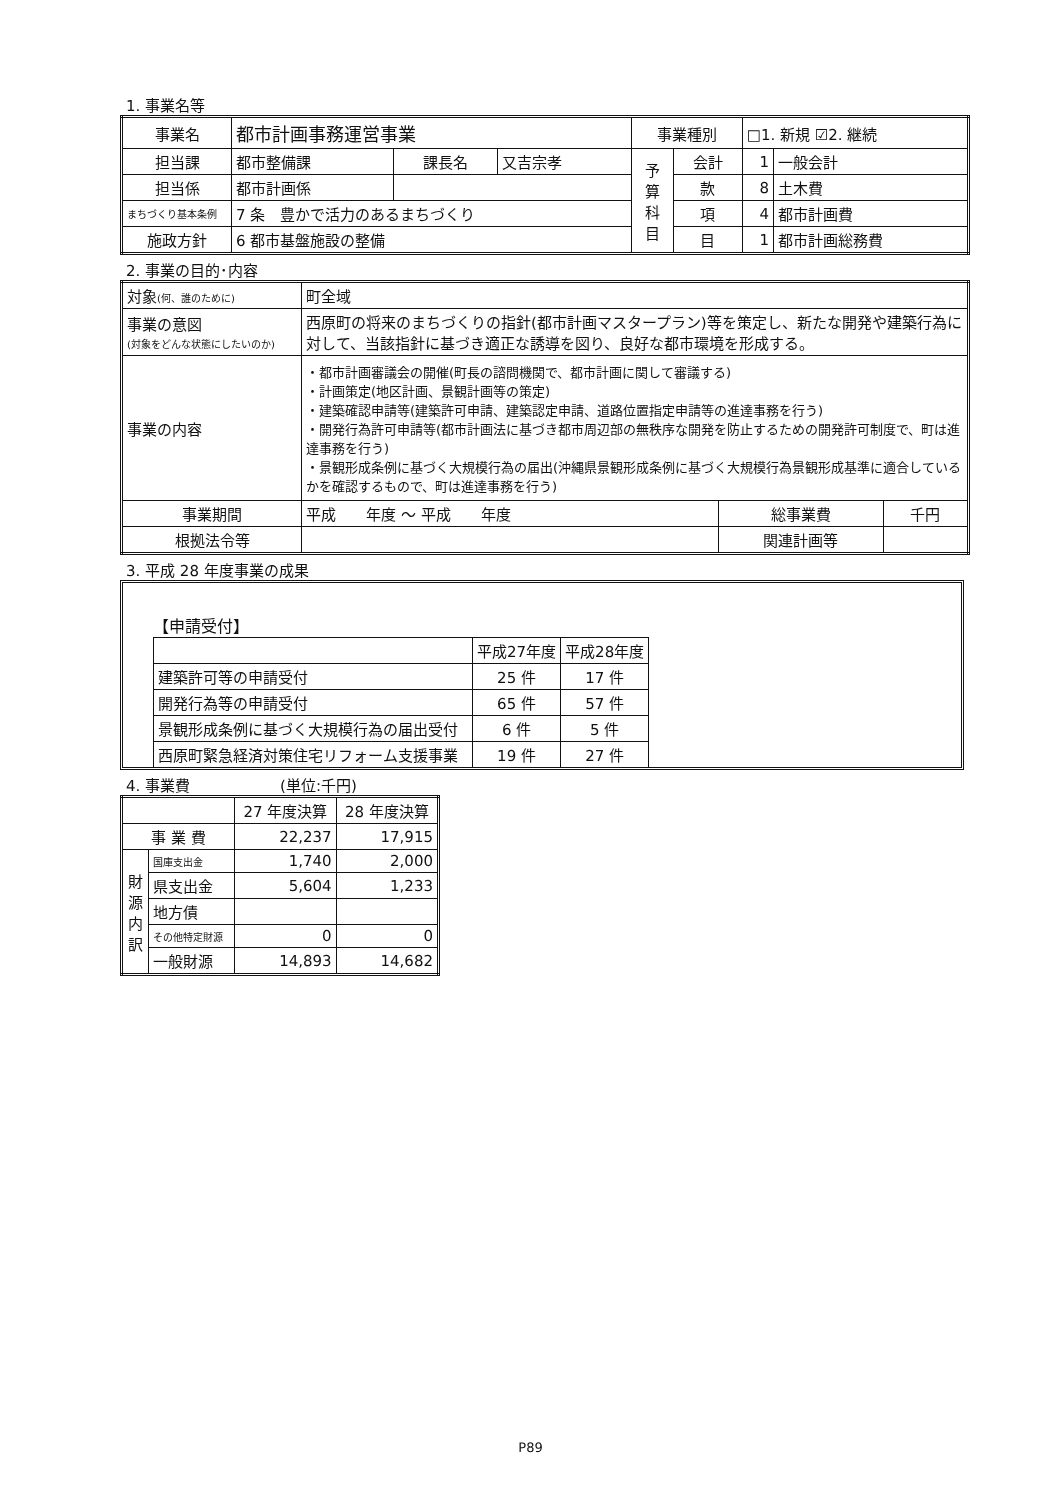1. 事業名等
| 事業名 | 都市計画事務運営事業 | | | 事業種別 | | □1. 新規 ☑2. 継続 | |
| 担当課 | 都市整備課 | 課長名 | 又吉宗孝 | 予 算 科 目 | 会計 | 1 | 一般会計 |
| 担当係 | 都市計画係 | | | | 款 | 8 | 土木費 |
| まちづくり基本条例 | 7 条 豊かで活力のあるまちづくり | | | | 項 | 4 | 都市計画費 |
| 施政方針 | 6 都市基盤施設の整備 | | | | 目 | 1 | 都市計画総務費 |
2. 事業の目的･内容
| 対象 (何、誰のために) | 町全域 | | |
| 事業の意図 (対象をどんな状態にしたいのか) | 西原町の将来のまちづくりの指針(都市計画マスタープラン)等を策定し、新たな開発や建築行為に対して、当該指針に基づき適正な誘導を図り、良好な都市環境を形成する。 | | |
| 事業の内容 | ・都市計画審議会の開催(町長の諮問機関で、都市計画に関して審議する) ・計画策定(地区計画、景観計画等の策定) ・建築確認申請等(建築許可申請、建築認定申請、道路位置指定申請等の進達事務を行う) ・開発行為許可申請等(都市計画法に基づき都市周辺部の無秩序な開発を防止するための開発許可制度で、町は進達事務を行う) ・景観形成条例に基づく大規模行為の届出(沖縄県景観形成条例に基づく大規模行為景観形成基準に適合しているかを確認するもので、町は進達事務を行う) | | |
| 事業期間 | 平成 年度 ～ 平成 年度 | 総事業費 | 千円 |
| 根拠法令等 | | 関連計画等 | |
3. 平成 28 年度事業の成果
【申請受付】
| | 平成27年度 | 平成28年度 |
| --- | --- | --- |
| 建築許可等の申請受付 | 25 件 | 17 件 |
| 開発行為等の申請受付 | 65 件 | 57 件 |
| 景観形成条例に基づく大規模行為の届出受付 | 6 件 | 5 件 |
| 西原町緊急経済対策住宅リフォーム支援事業 | 19 件 | 27 件 |
4. 事業費　　　　　　(単位:千円)
| | | 27 年度決算 | 28 年度決算 |
| --- | --- | --- | --- |
| 事 業 費 | | 22,237 | 17,915 |
| 財 源 内 訳 | 国庫支出金 | 1,740 | 2,000 |
| | 県支出金 | 5,604 | 1,233 |
| | 地方債 | | |
| | その他特定財源 | 0 | 0 |
| | 一般財源 | 14,893 | 14,682 |
P89